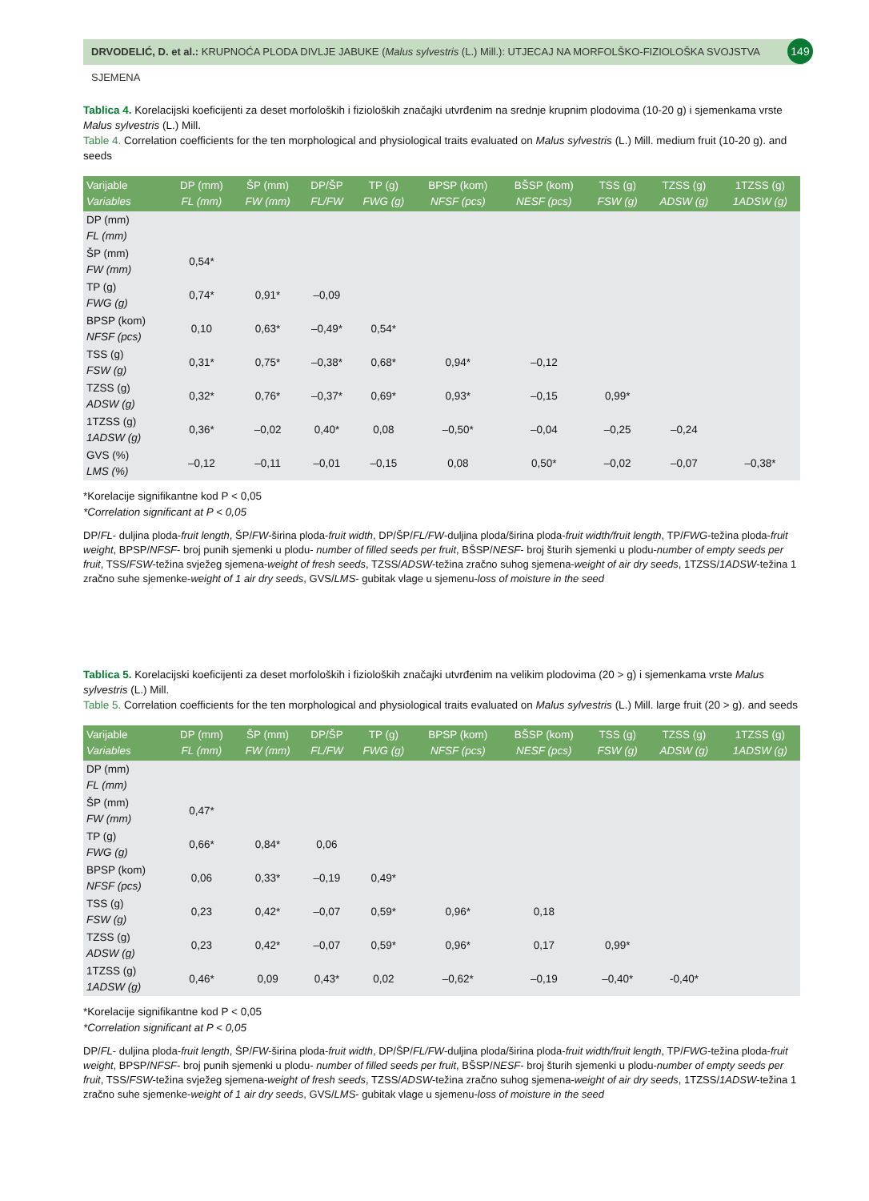DRVODELIĆ, D. et al.: KRUPNOĆA PLODA DIVLJE JABUKE (Malus sylvestris (L.) Mill.): UTJECAJ NA MORFOLŠKO-FIZIOLOŠKA SVOJSTVA SJEMENA
149
Tablica 4. Korelacijski koeficijenti za deset morfoloških i fizioloških značajki utvrđenim na srednje krupnim plodovima (10-20 g) i sjemenkama vrste Malus sylvestris (L.) Mill.
Table 4. Correlation coefficients for the ten morphological and physiological traits evaluated on Malus sylvestris (L.) Mill. medium fruit (10-20 g). and seeds
| Varijable Variables | DP (mm) FL (mm) | ŠP (mm) FW (mm) | DP/ŠP FL/FW | TP (g) FWG (g) | BPSP (kom) NFSF (pcs) | BŠSP (kom) NESF (pcs) | TSS (g) FSW (g) | TZSS (g) ADSW (g) | 1TZSS (g) 1ADSW (g) |
| --- | --- | --- | --- | --- | --- | --- | --- | --- | --- |
| DP (mm) FL (mm) | | | | | | | | | |
| ŠP (mm) FW (mm) | 0,54* | | | | | | | | |
| TP (g) FWG (g) | 0,74* | 0,91* | –0,09 | | | | | | |
| BPSP (kom) NFSF (pcs) | 0,10 | 0,63* | –0,49* | 0,54* | | | | | |
| TSS (g) FSW (g) | 0,31* | 0,75* | –0,38* | 0,68* | 0,94* | –0,12 | | | |
| TZSS (g) ADSW (g) | 0,32* | 0,76* | –0,37* | 0,69* | 0,93* | –0,15 | 0,99* | | |
| 1TZSS (g) 1ADSW (g) | 0,36* | –0,02 | 0,40* | 0,08 | –0,50* | –0,04 | –0,25 | –0,24 | |
| GVS (%) LMS (%) | –0,12 | –0,11 | –0,01 | –0,15 | 0,08 | 0,50* | –0,02 | –0,07 | –0,38* |
*Korelacije signifikantne kod P < 0,05
*Correlation significant at P < 0,05
DP/FL- duljina ploda-fruit length, ŠP/FW-širina ploda-fruit width, DP/ŠP/FL/FW-duljina ploda/širina ploda-fruit width/fruit length, TP/FWG-težina ploda-fruit weight, BPSP/NFSF- broj punih sjemenki u plodu- number of filled seeds per fruit, BŠSP/NESF- broj šturih sjemenki u plodu-number of empty seeds per fruit, TSS/FSW-težina svježeg sjemena-weight of fresh seeds, TZSS/ADSW-težina zračno suhog sjemena-weight of air dry seeds, 1TZSS/1ADSW-težina 1 zračno suhe sjemenke-weight of 1 air dry seeds, GVS/LMS- gubitak vlage u sjemenu-loss of moisture in the seed
Tablica 5. Korelacijski koeficijenti za deset morfoloških i fizioloških značajki utvrđenim na velikim plodovima (20 > g) i sjemenkama vrste Malus sylvestris (L.) Mill.
Table 5. Correlation coefficients for the ten morphological and physiological traits evaluated on Malus sylvestris (L.) Mill. large fruit (20 > g). and seeds
| Varijable Variables | DP (mm) FL (mm) | ŠP (mm) FW (mm) | DP/ŠP FL/FW | TP (g) FWG (g) | BPSP (kom) NFSF (pcs) | BŠSP (kom) NESF (pcs) | TSS (g) FSW (g) | TZSS (g) ADSW (g) | 1TZSS (g) 1ADSW (g) |
| --- | --- | --- | --- | --- | --- | --- | --- | --- | --- |
| DP (mm) FL (mm) | | | | | | | | | |
| ŠP (mm) FW (mm) | 0,47* | | | | | | | | |
| TP (g) FWG (g) | 0,66* | 0,84* | 0,06 | | | | | | |
| BPSP (kom) NFSF (pcs) | 0,06 | 0,33* | –0,19 | 0,49* | | | | | |
| TSS (g) FSW (g) | 0,23 | 0,42* | –0,07 | 0,59* | 0,96* | 0,18 | | | |
| TZSS (g) ADSW (g) | 0,23 | 0,42* | –0,07 | 0,59* | 0,96* | 0,17 | 0,99* | | |
| 1TZSS (g) 1ADSW (g) | 0,46* | 0,09 | 0,43* | 0,02 | –0,62* | –0,19 | –0,40* | -0,40* | |
*Korelacije signifikantne kod P < 0,05
*Correlation significant at P < 0,05
DP/FL- duljina ploda-fruit length, ŠP/FW-širina ploda-fruit width, DP/ŠP/FL/FW-duljina ploda/širina ploda-fruit width/fruit length, TP/FWG-težina ploda-fruit weight, BPSP/NFSF- broj punih sjemenki u plodu- number of filled seeds per fruit, BŠSP/NESF- broj šturih sjemenki u plodu-number of empty seeds per fruit, TSS/FSW-težina svježeg sjemena-weight of fresh seeds, TZSS/ADSW-težina zračno suhog sjemena-weight of air dry seeds, 1TZSS/1ADSW-težina 1 zračno suhe sjemenke-weight of 1 air dry seeds, GVS/LMS- gubitak vlage u sjemenu-loss of moisture in the seed